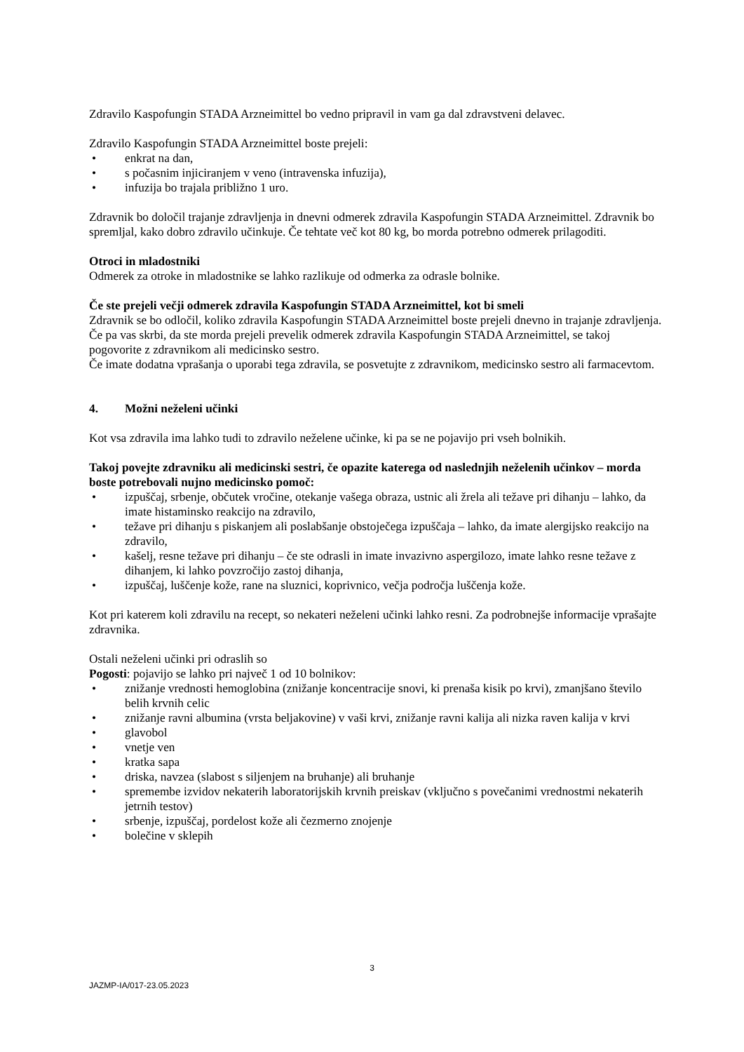Zdravilo Kaspofungin STADA Arzneimittel bo vedno pripravil in vam ga dal zdravstveni delavec.
Zdravilo Kaspofungin STADA Arzneimittel boste prejeli:
• enkrat na dan,
• s počasnim injiciranjem v veno (intravenska infuzija),
• infuzija bo trajala približno 1 uro.
Zdravnik bo določil trajanje zdravljenja in dnevni odmerek zdravila Kaspofungin STADA Arzneimittel. Zdravnik bo spremljal, kako dobro zdravilo učinkuje. Če tehtate več kot 80 kg, bo morda potrebno odmerek prilagoditi.
Otroci in mladostniki
Odmerek za otroke in mladostnike se lahko razlikuje od odmerka za odrasle bolnike.
Če ste prejeli večji odmerek zdravila Kaspofungin STADA Arzneimittel, kot bi smeli
Zdravnik se bo odločil, koliko zdravila Kaspofungin STADA Arzneimittel boste prejeli dnevno in trajanje zdravljenja. Če pa vas skrbi, da ste morda prejeli prevelik odmerek zdravila Kaspofungin STADA Arzneimittel, se takoj pogovorite z zdravnikom ali medicinsko sestro.
Če imate dodatna vprašanja o uporabi tega zdravila, se posvetujte z zdravnikom, medicinsko sestro ali farmacevtom.
4. Možni neželeni učinki
Kot vsa zdravila ima lahko tudi to zdravilo neželene učinke, ki pa se ne pojavijo pri vseh bolnikih.
Takoj povejte zdravniku ali medicinski sestri, če opazite katerega od naslednjih neželenih učinkov – morda boste potrebovali nujno medicinsko pomoč:
• izpuščaj, srbenje, občutek vročine, otekanje vašega obraza, ustnic ali žrela ali težave pri dihanju – lahko, da imate histaminsko reakcijo na zdravilo,
• težave pri dihanju s piskanjem ali poslabšanje obstoječega izpuščaja – lahko, da imate alergijsko reakcijo na zdravilo,
• kašelj, resne težave pri dihanju – če ste odrasli in imate invazivno aspergilozo, imate lahko resne težave z dihanjem, ki lahko povzročijo zastoj dihanja,
• izpuščaj, luščenje kože, rane na sluznici, koprivnico, večja področja luščenja kože.
Kot pri katerem koli zdravilu na recept, so nekateri neželeni učinki lahko resni. Za podrobnejše informacije vprašajte zdravnika.
Ostali neželeni učinki pri odraslih so
Pogosti: pojavijo se lahko pri največ 1 od 10 bolnikov:
• znižanje vrednosti hemoglobina (znižanje koncentracije snovi, ki prenaša kisik po krvi), zmanjšano število belih krvnih celic
• znižanje ravni albumina (vrsta beljakovine) v vaši krvi, znižanje ravni kalija ali nizka raven kalija v krvi
• glavobol
• vnetje ven
• kratka sapa
• driska, navzea (slabost s siljenjem na bruhanje) ali bruhanje
• spremembe izvidov nekaterih laboratorijskih krvnih preiskav (vključno s povečanimi vrednostmi nekaterih jetrnih testov)
• srbenje, izpuščaj, pordelost kože ali čezmerno znojenje
• bolečine v sklepih
3
JAZMP-IA/017-23.05.2023